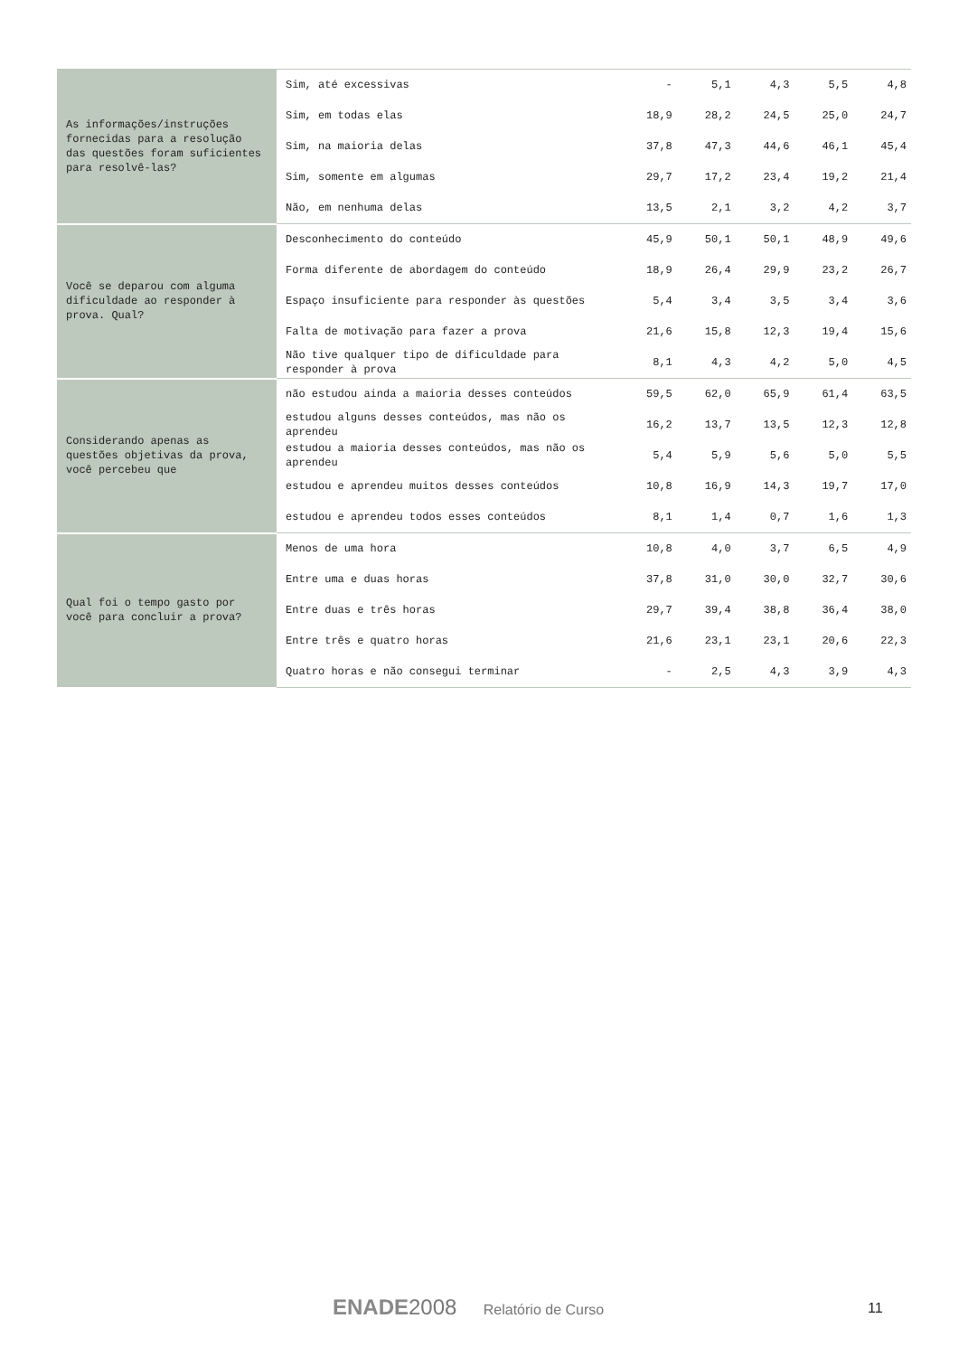| As informações/instruções fornecidas para a resolução das questões foram suficientes para resolvê-las? | Sim, até excessivas | - | 5,1 | 4,3 | 5,5 | 4,8 |
| | Sim, em todas elas | 18,9 | 28,2 | 24,5 | 25,0 | 24,7 |
| | Sim, na maioria delas | 37,8 | 47,3 | 44,6 | 46,1 | 45,4 |
| | Sim, somente em algumas | 29,7 | 17,2 | 23,4 | 19,2 | 21,4 |
| | Não, em nenhuma delas | 13,5 | 2,1 | 3,2 | 4,2 | 3,7 |
| Você se deparou com alguma dificuldade ao responder à prova. Qual? | Desconhecimento do conteúdo | 45,9 | 50,1 | 50,1 | 48,9 | 49,6 |
| | Forma diferente de abordagem do conteúdo | 18,9 | 26,4 | 29,9 | 23,2 | 26,7 |
| | Espaço insuficiente para responder às questões | 5,4 | 3,4 | 3,5 | 3,4 | 3,6 |
| | Falta de motivação para fazer a prova | 21,6 | 15,8 | 12,3 | 19,4 | 15,6 |
| | Não tive qualquer tipo de dificuldade para responder à prova | 8,1 | 4,3 | 4,2 | 5,0 | 4,5 |
| Considerando apenas as questões objetivas da prova, você percebeu que | não estudou ainda a maioria desses conteúdos | 59,5 | 62,0 | 65,9 | 61,4 | 63,5 |
| | estudou alguns desses conteúdos, mas não os aprendeu | 16,2 | 13,7 | 13,5 | 12,3 | 12,8 |
| | estudou a maioria desses conteúdos, mas não os aprendeu | 5,4 | 5,9 | 5,6 | 5,0 | 5,5 |
| | estudou e aprendeu muitos desses conteúdos | 10,8 | 16,9 | 14,3 | 19,7 | 17,0 |
| | estudou e aprendeu todos esses conteúdos | 8,1 | 1,4 | 0,7 | 1,6 | 1,3 |
| Qual foi o tempo gasto por você para concluir a prova? | Menos de uma hora | 10,8 | 4,0 | 3,7 | 6,5 | 4,9 |
| | Entre uma e duas horas | 37,8 | 31,0 | 30,0 | 32,7 | 30,6 |
| | Entre duas e três horas | 29,7 | 39,4 | 38,8 | 36,4 | 38,0 |
| | Entre três e quatro horas | 21,6 | 23,1 | 23,1 | 20,6 | 22,3 |
| | Quatro horas e não consegui terminar | - | 2,5 | 4,3 | 3,9 | 4,3 |
ENADE 2008 Relatório de Curso 11